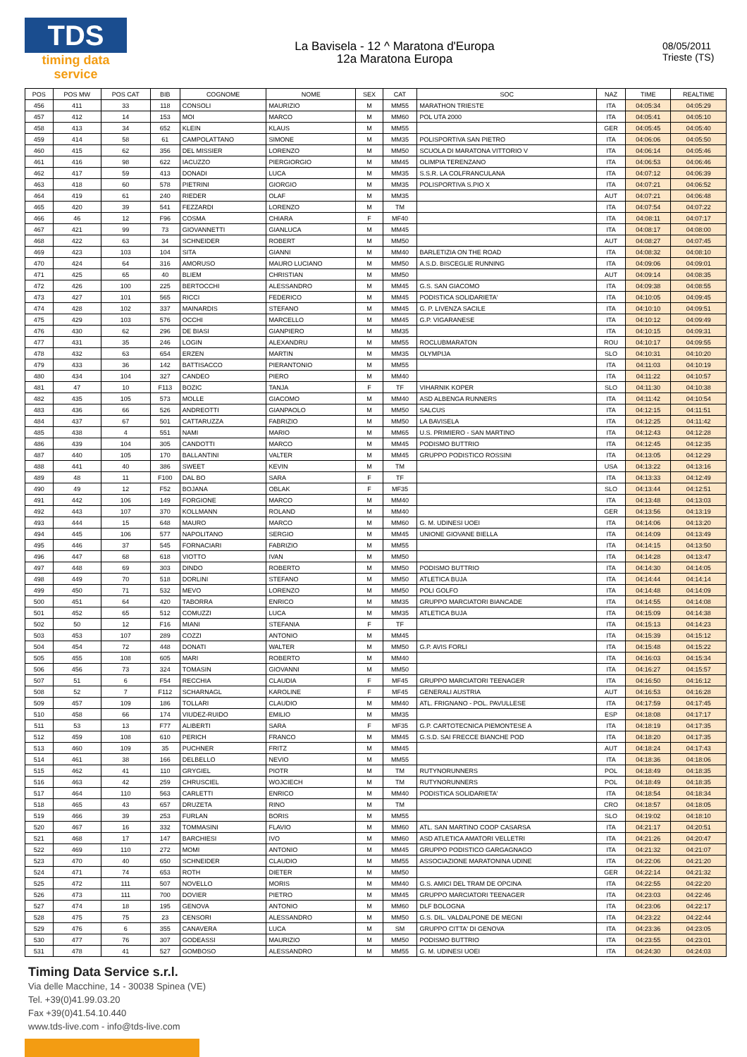TDS
timing data service
La Bavisela - 12 ^ Maratona d'Europa
12a Maratona Europa
08/05/2011
Trieste (TS)
| POS | POS MW | POS CAT | BIB | COGNOME | NOME | SEX | CAT | SOC | NAZ | TIME | REALTIME |
| --- | --- | --- | --- | --- | --- | --- | --- | --- | --- | --- | --- |
| 456 | 411 | 33 | 118 | CONSOLI | MAURIZIO | M | MM55 | MARATHON TRIESTE | ITA | 04:05:34 | 04:05:29 |
| 457 | 412 | 14 | 153 | MOI | MARCO | M | MM60 | POL UTA 2000 | ITA | 04:05:41 | 04:05:10 |
| 458 | 413 | 34 | 652 | KLEIN | KLAUS | M | MM55 | | GER | 04:05:45 | 04:05:40 |
| 459 | 414 | 58 | 61 | CAMPOLATTANO | SIMONE | M | MM35 | POLISPORTIVA SAN PIETRO | ITA | 04:06:06 | 04:05:50 |
| 460 | 415 | 62 | 356 | DEL MISSIER | LORENZO | M | MM50 | SCUOLA DI MARATONA VITTORIO V | ITA | 04:06:14 | 04:05:46 |
| 461 | 416 | 98 | 622 | IACUZZO | PIERGIORGIO | M | MM45 | OLIMPIA TERENZANO | ITA | 04:06:53 | 04:06:46 |
| 462 | 417 | 59 | 413 | DONADI | LUCA | M | MM35 | S.S.R. LA COLFRANCULANA | ITA | 04:07:12 | 04:06:39 |
| 463 | 418 | 60 | 578 | PIETRINI | GIORGIO | M | MM35 | POLISPORTIVA S.PIO X | ITA | 04:07:21 | 04:06:52 |
| 464 | 419 | 61 | 240 | RIEDER | OLAF | M | MM35 | | AUT | 04:07:21 | 04:06:48 |
| 465 | 420 | 39 | 541 | FEZZARDI | LORENZO | M | TM | | ITA | 04:07:54 | 04:07:22 |
| 466 | 46 | 12 | F96 | COSMA | CHIARA | F | MF40 | | ITA | 04:08:11 | 04:07:17 |
| 467 | 421 | 99 | 73 | GIOVANNETTI | GIANLUCA | M | MM45 | | ITA | 04:08:17 | 04:08:00 |
| 468 | 422 | 63 | 34 | SCHNEIDER | ROBERT | M | MM50 | | AUT | 04:08:27 | 04:07:45 |
| 469 | 423 | 103 | 104 | SITA | GIANNI | M | MM40 | BARLETIZIA ON THE ROAD | ITA | 04:08:32 | 04:08:10 |
| 470 | 424 | 64 | 316 | AMORUSO | MAURO LUCIANO | M | MM50 | A.S.D. BISCEGLIE RUNNING | ITA | 04:09:06 | 04:09:01 |
| 471 | 425 | 65 | 40 | BLIEM | CHRISTIAN | M | MM50 | | AUT | 04:09:14 | 04:08:35 |
| 472 | 426 | 100 | 225 | BERTOCCHI | ALESSANDRO | M | MM45 | G.S. SAN GIACOMO | ITA | 04:09:38 | 04:08:55 |
| 473 | 427 | 101 | 565 | RICCI | FEDERICO | M | MM45 | PODISTICA SOLIDARIETA' | ITA | 04:10:05 | 04:09:45 |
| 474 | 428 | 102 | 337 | MAINARDIS | STEFANO | M | MM45 | G. P. LIVENZA SACILE | ITA | 04:10:10 | 04:09:51 |
| 475 | 429 | 103 | 576 | OCCHI | MARCELLO | M | MM45 | G.P. VIGARANESE | ITA | 04:10:12 | 04:09:49 |
| 476 | 430 | 62 | 296 | DE BIASI | GIANPIERO | M | MM35 | | ITA | 04:10:15 | 04:09:31 |
| 477 | 431 | 35 | 246 | LOGIN | ALEXANDRU | M | MM55 | ROCLUBMARATON | ROU | 04:10:17 | 04:09:55 |
| 478 | 432 | 63 | 654 | ERZEN | MARTIN | M | MM35 | OLYMPIJA | SLO | 04:10:31 | 04:10:20 |
| 479 | 433 | 36 | 142 | BATTISACCO | PIERANTONIO | M | MM55 | | ITA | 04:11:03 | 04:10:19 |
| 480 | 434 | 104 | 327 | CANDEO | PIERO | M | MM40 | | ITA | 04:11:22 | 04:10:57 |
| 481 | 47 | 10 | F113 | BOZIC | TANJA | F | TF | VIHARNIK KOPER | SLO | 04:11:30 | 04:10:38 |
| 482 | 435 | 105 | 573 | MOLLE | GIACOMO | M | MM40 | ASD ALBENGA RUNNERS | ITA | 04:11:42 | 04:10:54 |
| 483 | 436 | 66 | 526 | ANDREOTTI | GIANPAOLO | M | MM50 | SALCUS | ITA | 04:12:15 | 04:11:51 |
| 484 | 437 | 67 | 501 | CATTARUZZA | FABRIZIO | M | MM50 | LA BAVISELA | ITA | 04:12:25 | 04:11:42 |
| 485 | 438 | 4 | 551 | NAMI | MARIO | M | MM65 | U.S. PRIMIERO - SAN MARTINO | ITA | 04:12:43 | 04:12:28 |
| 486 | 439 | 104 | 305 | CANDOTTI | MARCO | M | MM45 | PODISMO BUTTRIO | ITA | 04:12:45 | 04:12:35 |
| 487 | 440 | 105 | 170 | BALLANTINI | VALTER | M | MM45 | GRUPPO PODISTICO ROSSINI | ITA | 04:13:05 | 04:12:29 |
| 488 | 441 | 40 | 386 | SWEET | KEVIN | M | TM | | USA | 04:13:22 | 04:13:16 |
| 489 | 48 | 11 | F100 | DAL BO | SARA | F | TF | | ITA | 04:13:33 | 04:12:49 |
| 490 | 49 | 12 | F52 | BOJANA | OBLAK | F | MF35 | | SLO | 04:13:44 | 04:12:51 |
| 491 | 442 | 106 | 149 | FORGIONE | MARCO | M | MM40 | | ITA | 04:13:48 | 04:13:03 |
| 492 | 443 | 107 | 370 | KOLLMANN | ROLAND | M | MM40 | | GER | 04:13:56 | 04:13:19 |
| 493 | 444 | 15 | 648 | MAURO | MARCO | M | MM60 | G. M. UDINESI UOEI | ITA | 04:14:06 | 04:13:20 |
| 494 | 445 | 106 | 577 | NAPOLITANO | SERGIO | M | MM45 | UNIONE GIOVANE BIELLA | ITA | 04:14:09 | 04:13:49 |
| 495 | 446 | 37 | 545 | FORNACIARI | FABRIZIO | M | MM55 | | ITA | 04:14:15 | 04:13:50 |
| 496 | 447 | 68 | 618 | VIOTTO | IVAN | M | MM50 | | ITA | 04:14:28 | 04:13:47 |
| 497 | 448 | 69 | 303 | DINDO | ROBERTO | M | MM50 | PODISMO BUTTRIO | ITA | 04:14:30 | 04:14:05 |
| 498 | 449 | 70 | 518 | DORLINI | STEFANO | M | MM50 | ATLETICA BUJA | ITA | 04:14:44 | 04:14:14 |
| 499 | 450 | 71 | 532 | MEVO | LORENZO | M | MM50 | POLI GOLFO | ITA | 04:14:48 | 04:14:09 |
| 500 | 451 | 64 | 420 | TABORRA | ENRICO | M | MM35 | GRUPPO MARCIATORI BIANCADE | ITA | 04:14:55 | 04:14:08 |
| 501 | 452 | 65 | 512 | COMUZZI | LUCA | M | MM35 | ATLETICA BUJA | ITA | 04:15:09 | 04:14:38 |
| 502 | 50 | 12 | F16 | MIANI | STEFANIA | F | TF | | ITA | 04:15:13 | 04:14:23 |
| 503 | 453 | 107 | 289 | COZZI | ANTONIO | M | MM45 | | ITA | 04:15:39 | 04:15:12 |
| 504 | 454 | 72 | 448 | DONATI | WALTER | M | MM50 | G.P. AVIS FORLI | ITA | 04:15:48 | 04:15:22 |
| 505 | 455 | 108 | 605 | MARI | ROBERTO | M | MM40 | | ITA | 04:16:03 | 04:15:34 |
| 506 | 456 | 73 | 324 | TOMASIN | GIOVANNI | M | MM50 | | ITA | 04:16:27 | 04:15:57 |
| 507 | 51 | 6 | F54 | RECCHIA | CLAUDIA | F | MF45 | GRUPPO MARCIATORI TEENAGER | ITA | 04:16:50 | 04:16:12 |
| 508 | 52 | 7 | F112 | SCHARNAGL | KAROLINE | F | MF45 | GENERALI AUSTRIA | AUT | 04:16:53 | 04:16:28 |
| 509 | 457 | 109 | 186 | TOLLARI | CLAUDIO | M | MM40 | ATL. FRIGNANO - POL. PAVULLESE | ITA | 04:17:59 | 04:17:45 |
| 510 | 458 | 66 | 174 | VIUDEZ-RUIDO | EMILIO | M | MM35 | | ESP | 04:18:08 | 04:17:17 |
| 511 | 53 | 13 | F77 | ALIBERTI | SARA | F | MF35 | G.P. CARTOTECNICA PIEMONTESE A | ITA | 04:18:19 | 04:17:35 |
| 512 | 459 | 108 | 610 | PERICH | FRANCO | M | MM45 | G.S.D. SAI FRECCE BIANCHE POD | ITA | 04:18:20 | 04:17:35 |
| 513 | 460 | 109 | 35 | PUCHNER | FRITZ | M | MM45 | | AUT | 04:18:24 | 04:17:43 |
| 514 | 461 | 38 | 166 | DELBELLO | NEVIO | M | MM55 | | ITA | 04:18:36 | 04:18:06 |
| 515 | 462 | 41 | 110 | GRYGIEL | PIOTR | M | TM | RUTYNORUNNERS | POL | 04:18:49 | 04:18:35 |
| 516 | 463 | 42 | 259 | CHRUSCIEL | WOJCIECH | M | TM | RUTYNORUNNERS | POL | 04:18:49 | 04:18:35 |
| 517 | 464 | 110 | 563 | CARLETTI | ENRICO | M | MM40 | PODISTICA SOLIDARIETA' | ITA | 04:18:54 | 04:18:34 |
| 518 | 465 | 43 | 657 | DRUZETA | RINO | M | TM | | CRO | 04:18:57 | 04:18:05 |
| 519 | 466 | 39 | 253 | FURLAN | BORIS | M | MM55 | | SLO | 04:19:02 | 04:18:10 |
| 520 | 467 | 16 | 332 | TOMMASINI | FLAVIO | M | MM60 | ATL. SAN MARTINO COOP CASARSA | ITA | 04:21:17 | 04:20:51 |
| 521 | 468 | 17 | 147 | BARCHIESI | IVO | M | MM60 | ASD ATLETICA AMATORI VELLETRI | ITA | 04:21:26 | 04:20:47 |
| 522 | 469 | 110 | 272 | MOMI | ANTONIO | M | MM45 | GRUPPO PODISTICO GARGAGNAGO | ITA | 04:21:32 | 04:21:07 |
| 523 | 470 | 40 | 650 | SCHNEIDER | CLAUDIO | M | MM55 | ASSOCIAZIONE MARATONINA UDINE | ITA | 04:22:06 | 04:21:20 |
| 524 | 471 | 74 | 653 | ROTH | DIETER | M | MM50 | | GER | 04:22:14 | 04:21:32 |
| 525 | 472 | 111 | 507 | NOVELLO | MORIS | M | MM40 | G.S. AMICI DEL TRAM DE OPCINA | ITA | 04:22:55 | 04:22:20 |
| 526 | 473 | 111 | 700 | DOVIER | PIETRO | M | MM45 | GRUPPO MARCIATORI TEENAGER | ITA | 04:23:03 | 04:22:46 |
| 527 | 474 | 18 | 195 | GENOVA | ANTONIO | M | MM60 | DLF BOLOGNA | ITA | 04:23:06 | 04:22:17 |
| 528 | 475 | 75 | 23 | CENSORI | ALESSANDRO | M | MM50 | G.S. DIL. VALDALPONE DE MEGNI | ITA | 04:23:22 | 04:22:44 |
| 529 | 476 | 6 | 355 | CANAVERA | LUCA | M | SM | GRUPPO CITTA' DI GENOVA | ITA | 04:23:36 | 04:23:05 |
| 530 | 477 | 76 | 307 | GODEASSI | MAURIZIO | M | MM50 | PODISMO BUTTRIO | ITA | 04:23:55 | 04:23:01 |
| 531 | 478 | 41 | 527 | GOMBOSO | ALESSANDRO | M | MM55 | G. M. UDINESI UOEI | ITA | 04:24:30 | 04:24:03 |
Timing Data Service s.r.l.
Via delle Macchine, 14 - 30038 Spinea (VE)
Tel. +39(0)41.99.03.20
Fax +39(0)41.54.10.440
www.tds-live.com - info@tds-live.com